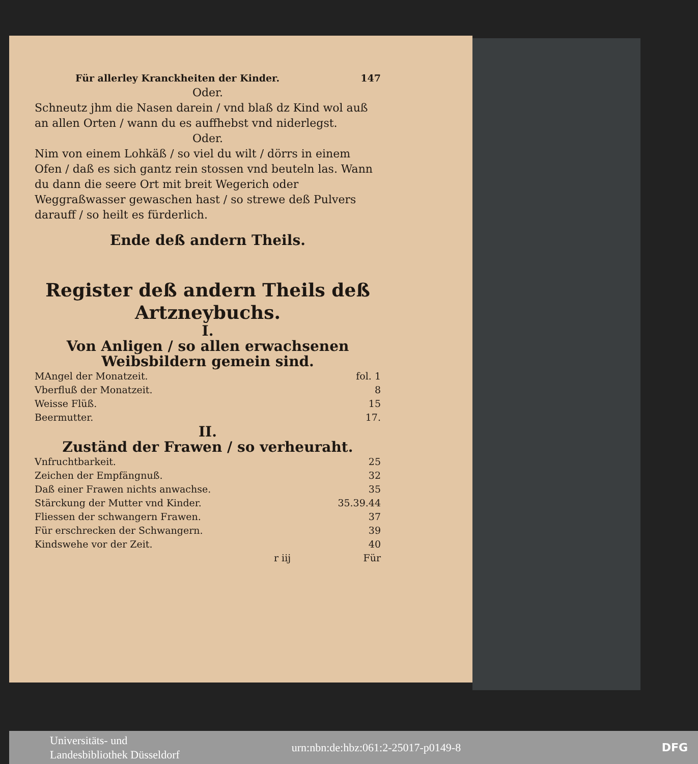Für allerley Kranckheiten der Kinder. 147
Oder.
Schneutz jhm die Nasen darein / vnd blaß dz Kind wol auß an allen Orten / wann du es auffhebst vnd niderlegst.
Oder.
Nim von einem Lohkäß / so viel du wilt / dörrs in einem Ofen / daß es sich gantz rein stossen vnd beuteln las. Wann du dann die seere Ort mit breit Wegerich oder Weggraßwasser gewaschen hast / so strewe deß Pulvers darauff / so heilt es fürderlich.
Ende deß andern Theils.
Register deß andern Theils deß Artzneybuchs.
I.
Von Anligen / so allen erwachsenen Weibsbildern gemein sind.
MAngel der Monatzeit. fol. 1
Vberfluß der Monatzeit. 8
Weisse Flüß. 15
Beermutter. 17.
II.
Zuständ der Frawen / so verheuraht.
Vnfruchtbarkeit. 25
Zeichen der Empfängnuß. 32
Daß einer Frawen nichts anwachse. 35
Stärckung der Mutter vnd Kinder. 35.39.44
Fliessen der schwangern Frawen. 37
Für erschrecken der Schwangern. 39
Kindswehe vor der Zeit. 40
r iij Für
Universitäts- und
Landesbibliothek Düsseldorf urn:nbn:de:hbz:061:2-25017-p0149-8 DFG